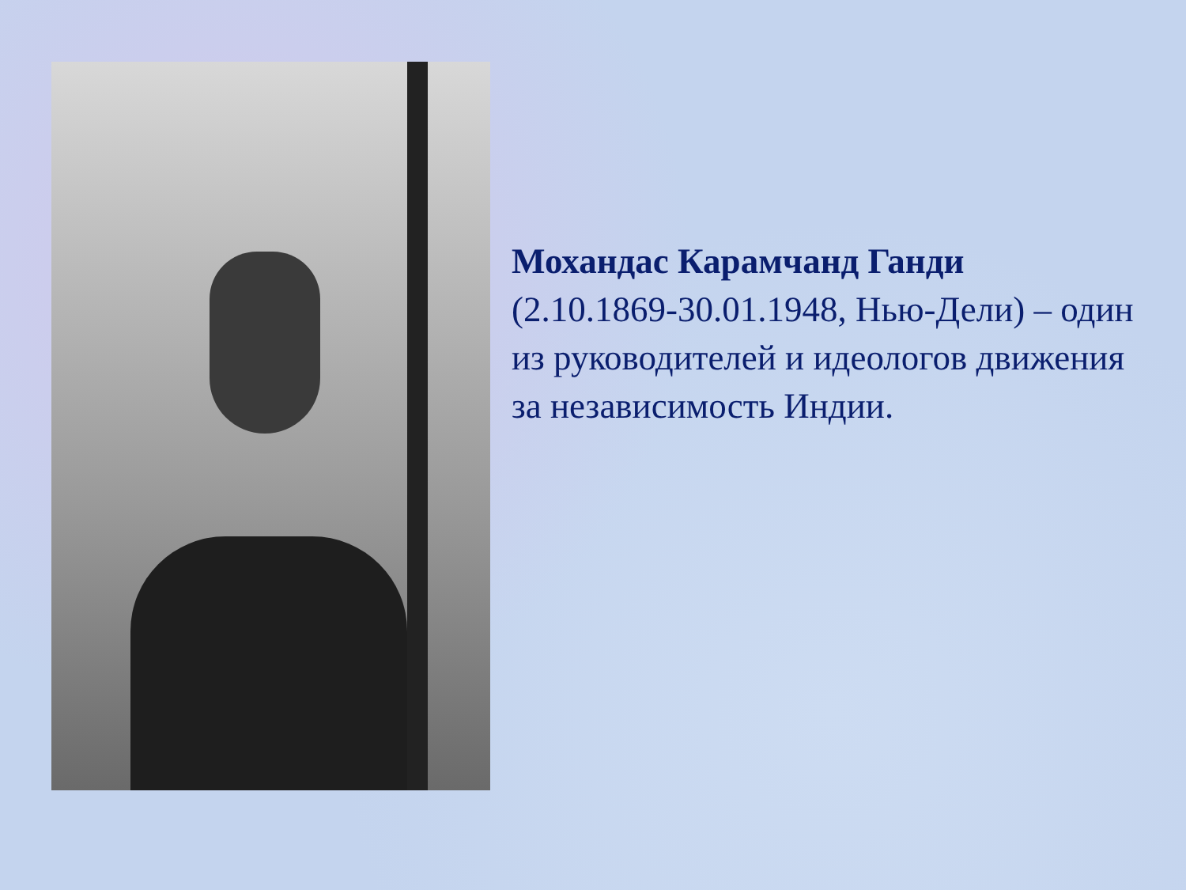Мохандас Карамчанд Ганди
(2.10.1869-30.01.1948, Нью-Дели) – один из руководителей и идеологов движения за независимость Индии.